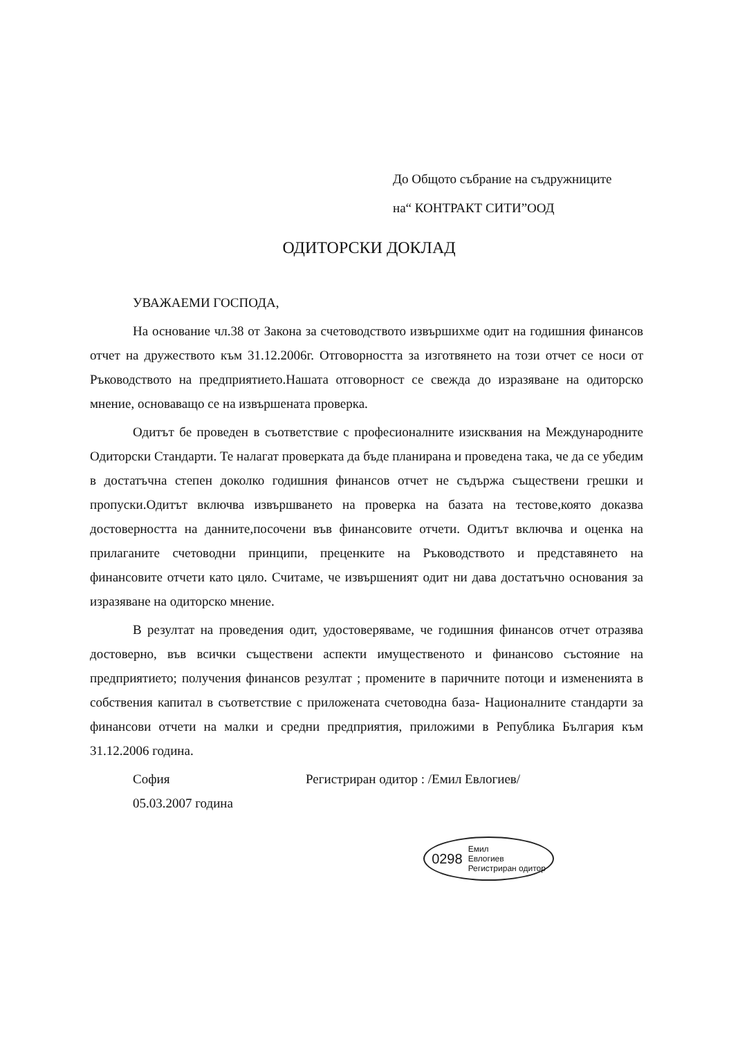До Общото събрание на съдружниците
на“ КОНТРАКТ СИТИ”ООД
ОДИТОРСКИ ДОКЛАД
УВАЖАЕМИ ГОСПОДА,
На основание чл.38 от Закона за счетоводството извършихме одит на годишния финансов отчет на дружеството към 31.12.2006г. Отговорността за изготвянето на този отчет се носи от Ръководството на предприятието.Нашата отговорност се свежда до изразяване на одиторско мнение, основаващо се на извършената проверка.
Одитът бе проведен в съответствие с професионалните изисквания на Международните Одиторски Стандарти. Те налагат проверката да бъде планирана и проведена така, че да се убедим в достатъчна степен доколко годишния финансов отчет не съдържа съществени грешки и пропуски.Одитът включва извършването на проверка на базата на тестове,която доказва достоверността на данните,посочени във финансовите отчети. Одитът включва и оценка на прилаганите счетоводни принципи, преценките на Ръководството и представянето на финансовите отчети като цяло. Считаме, че извършеният одит ни дава достатъчно основания за изразяване на одиторско мнение.
В резултат на проведения одит, удостоверяваме, че годишния финансов отчет отразява достоверно, във всички съществени аспекти имущественото и финансово състояние на предприятието; получения финансов резултат ; промените в паричните потоци и измененията в собствения капитал в съответствие с приложената счетоводна база- Националните стандарти за финансови отчети на малки и средни предприятия, приложими в Република България към 31.12.2006 година.
София Регистриран одитор : /Емил Евлогиев/
05.03.2007 година
0298 Емил
Евлогиев
Регистриран одитор